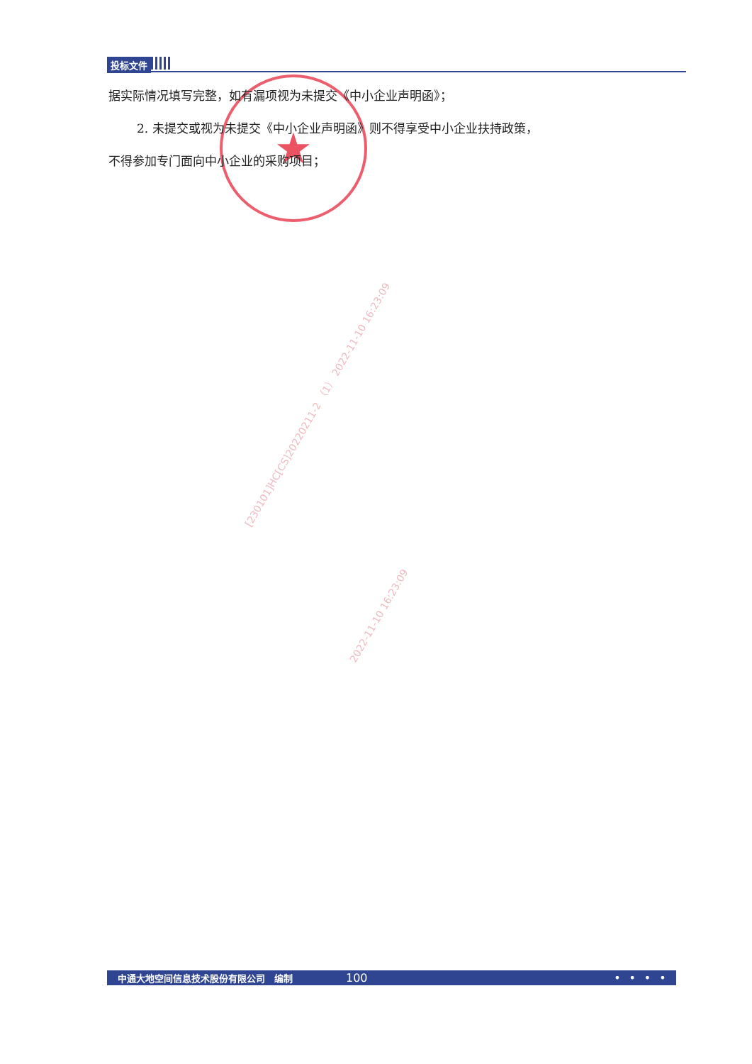投标文件
★
据实际情况填写完整，如有漏项视为未提交《中小企业声明函》；
2. 未提交或视为未提交《中小企业声明函》则不得享受中小企业扶持政策，
不得参加专门面向中小企业的采购项目；
[230101]HC[CS]20220211-2 （1） 2022-11-10 16:23:09
2022-11-10 16:23:09
中通大地空间信息技术股份有限公司　编制 100 •　•　•　•